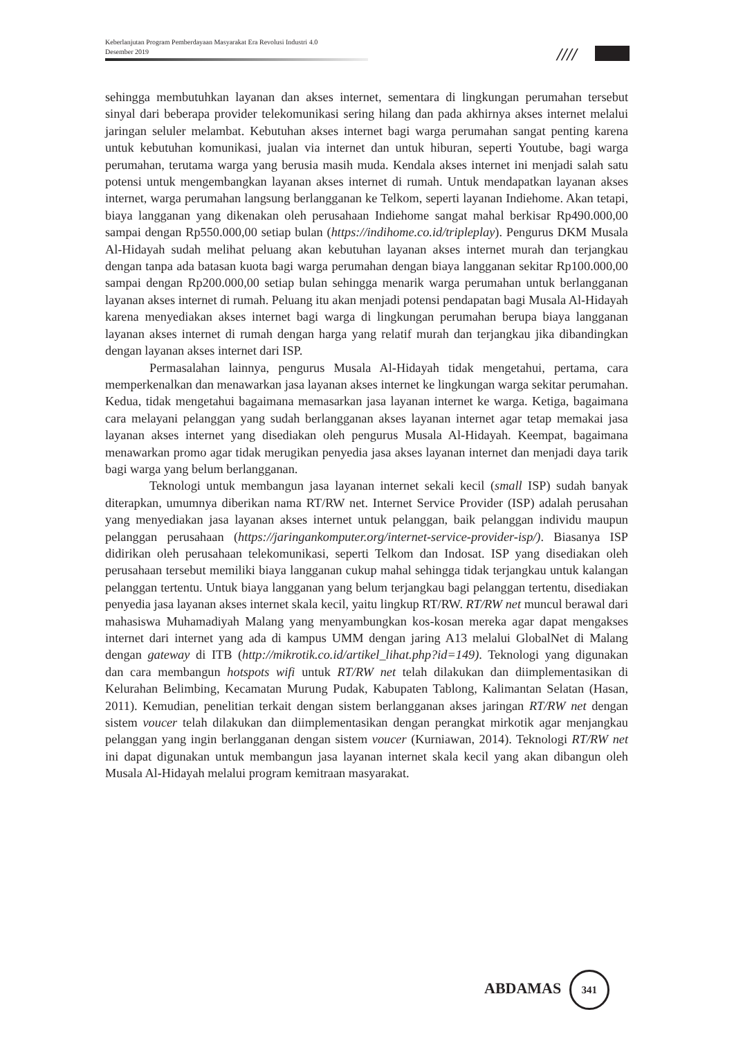Keberlanjutan Program Pemberdayaan Masyarakat Era Revolusi Industri 4.0
Desember 2019
////
sehingga membutuhkan layanan dan akses internet, sementara di lingkungan perumahan tersebut sinyal dari beberapa provider telekomunikasi sering hilang dan pada akhirnya akses internet melalui jaringan seluler melambat. Kebutuhan akses internet bagi warga perumahan sangat penting karena untuk kebutuhan komunikasi, jualan via internet dan untuk hiburan, seperti Youtube, bagi warga perumahan, terutama warga yang berusia masih muda. Kendala akses internet ini menjadi salah satu potensi untuk mengembangkan layanan akses internet di rumah. Untuk mendapatkan layanan akses internet, warga perumahan langsung berlangganan ke Telkom, seperti layanan Indiehome. Akan tetapi, biaya langganan yang dikenakan oleh perusahaan Indiehome sangat mahal berkisar Rp490.000,00 sampai dengan Rp550.000,00 setiap bulan (https://indihome.co.id/tripleplay). Pengurus DKM Musala Al-Hidayah sudah melihat peluang akan kebutuhan layanan akses internet murah dan terjangkau dengan tanpa ada batasan kuota bagi warga perumahan dengan biaya langganan sekitar Rp100.000,00 sampai dengan Rp200.000,00 setiap bulan sehingga menarik warga perumahan untuk berlangganan layanan akses internet di rumah. Peluang itu akan menjadi potensi pendapatan bagi Musala Al-Hidayah karena menyediakan akses internet bagi warga di lingkungan perumahan berupa biaya langganan layanan akses internet di rumah dengan harga yang relatif murah dan terjangkau jika dibandingkan dengan layanan akses internet dari ISP.
Permasalahan lainnya, pengurus Musala Al-Hidayah tidak mengetahui, pertama, cara memperkenalkan dan menawarkan jasa layanan akses internet ke lingkungan warga sekitar perumahan. Kedua, tidak mengetahui bagaimana memasarkan jasa layanan internet ke warga. Ketiga, bagaimana cara melayani pelanggan yang sudah berlangganan akses layanan internet agar tetap memakai jasa layanan akses internet yang disediakan oleh pengurus Musala Al-Hidayah. Keempat, bagaimana menawarkan promo agar tidak merugikan penyedia jasa akses layanan internet dan menjadi daya tarik bagi warga yang belum berlangganan.
Teknologi untuk membangun jasa layanan internet sekali kecil (small ISP) sudah banyak diterapkan, umumnya diberikan nama RT/RW net. Internet Service Provider (ISP) adalah perusahan yang menyediakan jasa layanan akses internet untuk pelanggan, baik pelanggan individu maupun pelanggan perusahaan (https://jaringankomputer.org/internet-service-provider-isp/). Biasanya ISP didirikan oleh perusahaan telekomunikasi, seperti Telkom dan Indosat. ISP yang disediakan oleh perusahaan tersebut memiliki biaya langganan cukup mahal sehingga tidak terjangkau untuk kalangan pelanggan tertentu. Untuk biaya langganan yang belum terjangkau bagi pelanggan tertentu, disediakan penyedia jasa layanan akses internet skala kecil, yaitu lingkup RT/RW. RT/RW net muncul berawal dari mahasiswa Muhamadiyah Malang yang menyambungkan kos-kosan mereka agar dapat mengakses internet dari internet yang ada di kampus UMM dengan jaring A13 melalui GlobalNet di Malang dengan gateway di ITB (http://mikrotik.co.id/artikel_lihat.php?id=149). Teknologi yang digunakan dan cara membangun hotspots wifi untuk RT/RW net telah dilakukan dan diimplementasikan di Kelurahan Belimbing, Kecamatan Murung Pudak, Kabupaten Tablong, Kalimantan Selatan (Hasan, 2011). Kemudian, penelitian terkait dengan sistem berlangganan akses jaringan RT/RW net dengan sistem voucer telah dilakukan dan diimplementasikan dengan perangkat mirkotik agar menjangkau pelanggan yang ingin berlangganan dengan sistem voucer (Kurniawan, 2014). Teknologi RT/RW net ini dapat digunakan untuk membangun jasa layanan internet skala kecil yang akan dibangun oleh Musala Al-Hidayah melalui program kemitraan masyarakat.
ABDAMAS 341